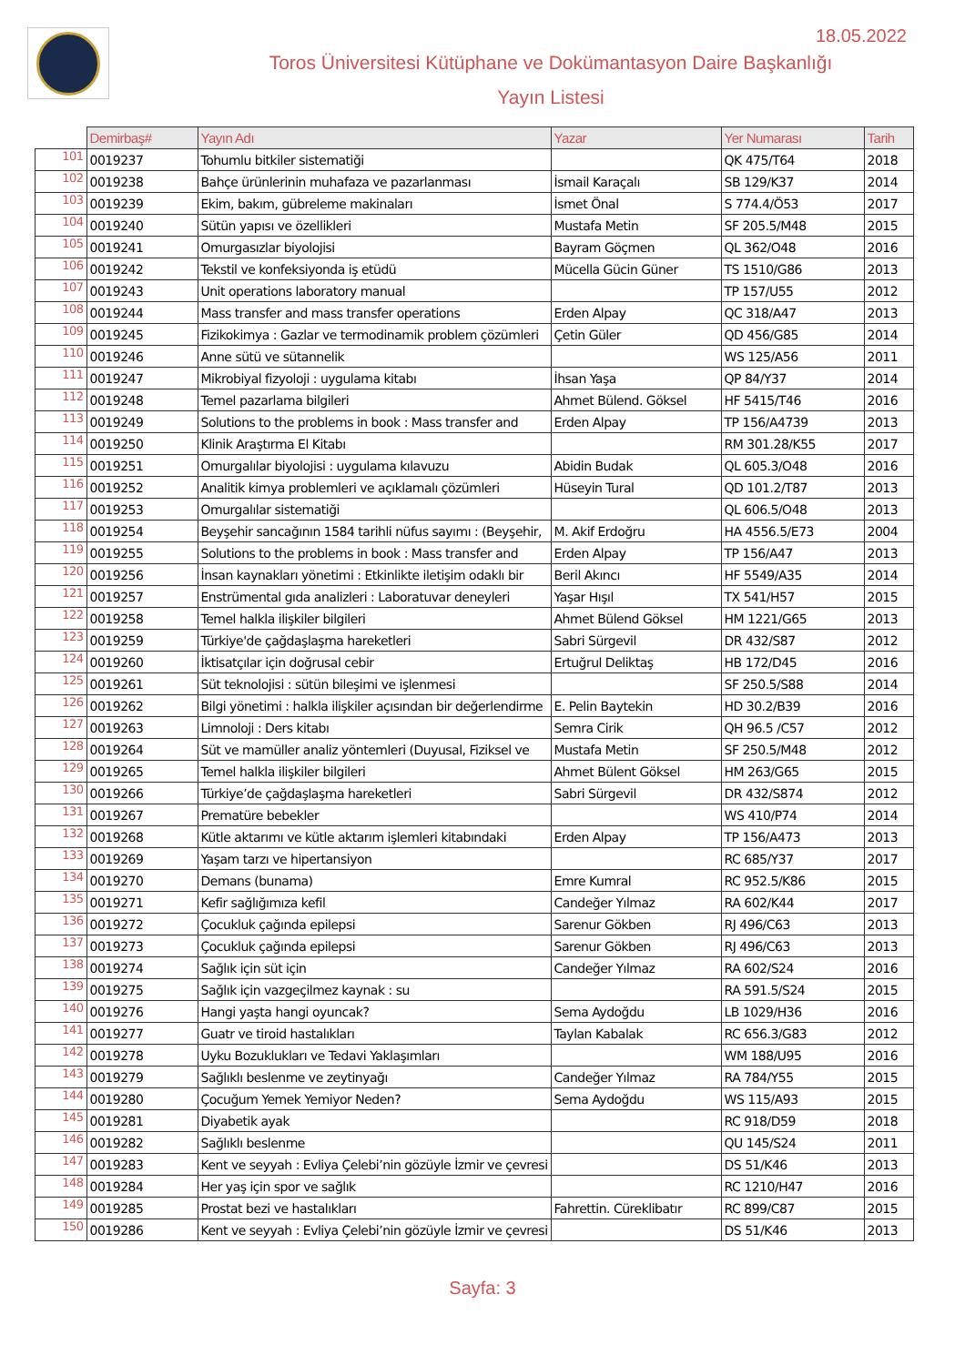18.05.2022
Toros Üniversitesi Kütüphane ve Dokümantasyon Daire Başkanlığı
Yayın Listesi
| | Demirbaş# | Yayın Adı | Yazar | Yer Numarası | Tarih |
| --- | --- | --- | --- | --- | --- |
| 101 | 0019237 | Tohumlu bitkiler sistematiği | | QK 475/T64 | 2018 |
| 102 | 0019238 | Bahçe ürünlerinin muhafaza ve pazarlanması | İsmail Karaçalı | SB 129/K37 | 2014 |
| 103 | 0019239 | Ekim, bakım, gübreleme makinaları | İsmet Önal | S 774.4/Ö53 | 2017 |
| 104 | 0019240 | Sütün yapısı ve özellikleri | Mustafa Metin | SF 205.5/M48 | 2015 |
| 105 | 0019241 | Omurgasızlar biyolojisi | Bayram Göçmen | QL 362/O48 | 2016 |
| 106 | 0019242 | Tekstil ve konfeksiyonda iş etüdü | Mücella Gücin Güner | TS 1510/G86 | 2013 |
| 107 | 0019243 | Unit operations laboratory manual | | TP 157/U55 | 2012 |
| 108 | 0019244 | Mass transfer and mass transfer operations | Erden Alpay | QC 318/A47 | 2013 |
| 109 | 0019245 | Fizikokimya : Gazlar ve termodinamik problem çözümleri | Çetin Güler | QD 456/G85 | 2014 |
| 110 | 0019246 | Anne sütü ve sütannelik | | WS 125/A56 | 2011 |
| 111 | 0019247 | Mikrobiyal fizyoloji : uygulama kitabı | İhsan Yaşa | QP 84/Y37 | 2014 |
| 112 | 0019248 | Temel pazarlama bilgileri | Ahmet Bülend. Göksel | HF 5415/T46 | 2016 |
| 113 | 0019249 | Solutions to the problems in book : Mass transfer and | Erden Alpay | TP 156/A4739 | 2013 |
| 114 | 0019250 | Klinik Araştırma El Kitabı | | RM 301.28/K55 | 2017 |
| 115 | 0019251 | Omurgalılar biyolojisi : uygulama kılavuzu | Abidin Budak | QL 605.3/O48 | 2016 |
| 116 | 0019252 | Analitik kimya problemleri ve açıklamalı çözümleri | Hüseyin Tural | QD 101.2/T87 | 2013 |
| 117 | 0019253 | Omurgalılar sistematiği | | QL 606.5/O48 | 2013 |
| 118 | 0019254 | Beyşehir sancağının 1584 tarihli nüfus sayımı : (Beyşehir, | M. Akif Erdoğru | HA 4556.5/E73 | 2004 |
| 119 | 0019255 | Solutions to the problems in book : Mass transfer and | Erden Alpay | TP 156/A47 | 2013 |
| 120 | 0019256 | İnsan kaynakları yönetimi : Etkinlikte iletişim odaklı bir | Beril Akıncı | HF 5549/A35 | 2014 |
| 121 | 0019257 | Enstrümental gıda analizleri : Laboratuvar deneyleri | Yaşar Hışıl | TX 541/H57 | 2015 |
| 122 | 0019258 | Temel halkla ilişkiler bilgileri | Ahmet Bülend Göksel | HM 1221/G65 | 2013 |
| 123 | 0019259 | Türkiye'de çağdaşlaşma hareketleri | Sabri Sürgevil | DR 432/S87 | 2012 |
| 124 | 0019260 | İktisatçılar için doğrusal cebir | Ertuğrul Deliktaş | HB 172/D45 | 2016 |
| 125 | 0019261 | Süt teknolojisi : sütün bileşimi ve işlenmesi | | SF 250.5/S88 | 2014 |
| 126 | 0019262 | Bilgi yönetimi : halkla ilişkiler açısından bir değerlendirme | E. Pelin Baytekin | HD 30.2/B39 | 2016 |
| 127 | 0019263 | Limnoloji : Ders kitabı | Semra Cirik | QH 96.5 /C57 | 2012 |
| 128 | 0019264 | Süt ve mamüller analiz yöntemleri (Duyusal, Fiziksel ve | Mustafa Metin | SF 250.5/M48 | 2012 |
| 129 | 0019265 | Temel halkla ilişkiler bilgileri | Ahmet Bülent Göksel | HM 263/G65 | 2015 |
| 130 | 0019266 | Türkiye’de çağdaşlaşma hareketleri | Sabri Sürgevil | DR 432/S874 | 2012 |
| 131 | 0019267 | Prematüre bebekler | | WS 410/P74 | 2014 |
| 132 | 0019268 | Kütle aktarımı ve kütle aktarım işlemleri kitabındaki | Erden Alpay | TP 156/A473 | 2013 |
| 133 | 0019269 | Yaşam tarzı ve hipertansiyon | | RC 685/Y37 | 2017 |
| 134 | 0019270 | Demans (bunama) | Emre Kumral | RC 952.5/K86 | 2015 |
| 135 | 0019271 | Kefir sağlığımıza kefil | Candeğer Yılmaz | RA 602/K44 | 2017 |
| 136 | 0019272 | Çocukluk çağında epilepsi | Sarenur Gökben | RJ 496/C63 | 2013 |
| 137 | 0019273 | Çocukluk çağında epilepsi | Sarenur Gökben | RJ 496/C63 | 2013 |
| 138 | 0019274 | Sağlık için süt için | Candeğer Yılmaz | RA 602/S24 | 2016 |
| 139 | 0019275 | Sağlık için vazgeçilmez kaynak : su | | RA 591.5/S24 | 2015 |
| 140 | 0019276 | Hangi yaşta hangi oyuncak? | Sema Aydoğdu | LB 1029/H36 | 2016 |
| 141 | 0019277 | Guatr ve tiroid hastalıkları | Taylan Kabalak | RC 656.3/G83 | 2012 |
| 142 | 0019278 | Uyku Bozuklukları ve Tedavi Yaklaşımları | | WM 188/U95 | 2016 |
| 143 | 0019279 | Sağlıklı beslenme ve zeytinyağı | Candeğer Yılmaz | RA 784/Y55 | 2015 |
| 144 | 0019280 | Çocuğum Yemek Yemiyor Neden? | Sema Aydoğdu | WS 115/A93 | 2015 |
| 145 | 0019281 | Diyabetik ayak | | RC 918/D59 | 2018 |
| 146 | 0019282 | Sağlıklı beslenme | | QU 145/S24 | 2011 |
| 147 | 0019283 | Kent ve seyyah : Evliya Çelebi’nin gözüyle İzmir ve çevresi | | DS 51/K46 | 2013 |
| 148 | 0019284 | Her yaş için spor ve sağlık | | RC 1210/H47 | 2016 |
| 149 | 0019285 | Prostat bezi ve hastalıkları | Fahrettin. Cüreklibatır | RC 899/C87 | 2015 |
| 150 | 0019286 | Kent ve seyyah : Evliya Çelebi’nin gözüyle İzmir ve çevresi | | DS 51/K46 | 2013 |
Sayfa: 3